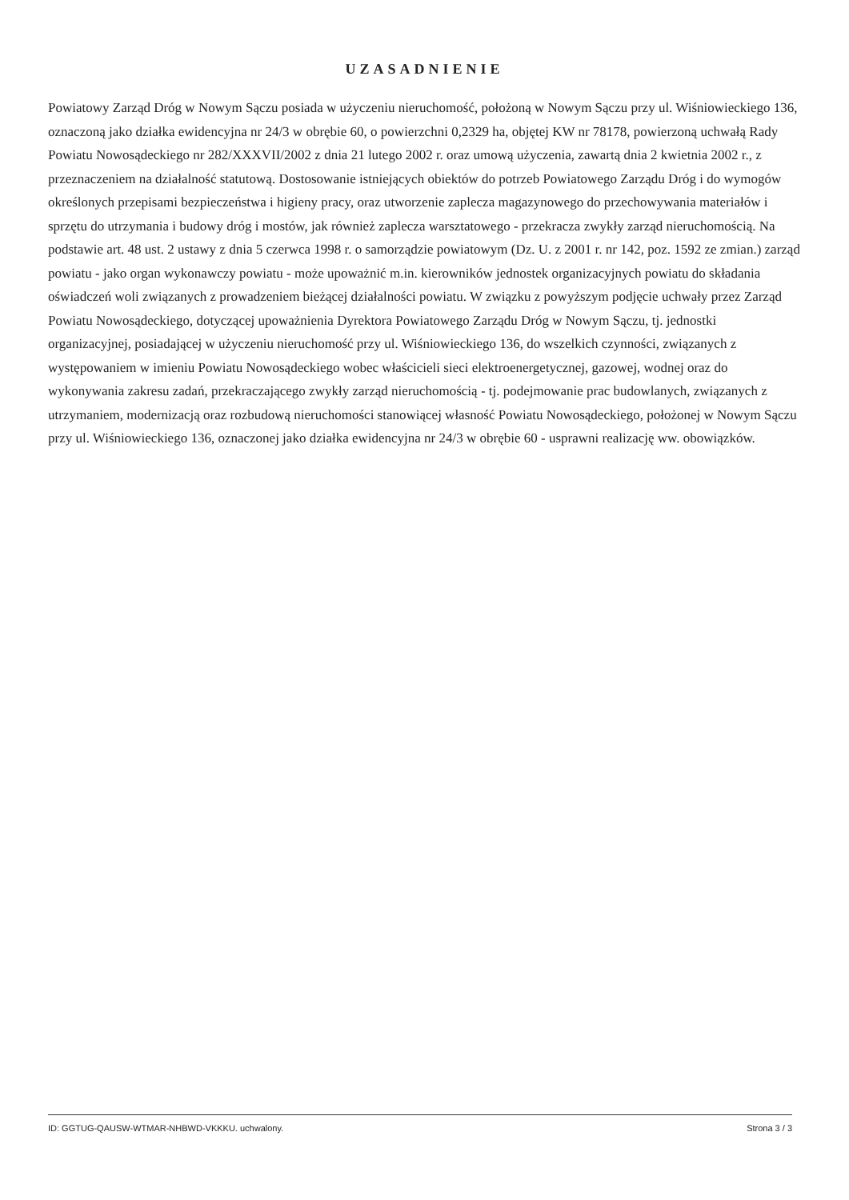UZASADNIENIE
Powiatowy Zarząd Dróg w Nowym Sączu posiada w użyczeniu nieruchomość, położoną w Nowym Sączu przy ul. Wiśniowieckiego 136, oznaczoną jako działka ewidencyjna nr 24/3 w obrębie 60, o powierzchni 0,2329 ha, objętej KW nr 78178, powierzoną uchwałą Rady Powiatu Nowosądeckiego nr 282/XXXVII/2002 z dnia 21 lutego 2002 r. oraz umową użyczenia, zawartą dnia 2 kwietnia 2002 r., z przeznaczeniem na działalność statutową. Dostosowanie istniejących obiektów do potrzeb Powiatowego Zarządu Dróg i do wymogów określonych przepisami bezpieczeństwa i higieny pracy, oraz utworzenie zaplecza magazynowego do przechowywania materiałów i sprzętu do utrzymania i budowy dróg i mostów, jak również zaplecza warsztatowego - przekracza zwykły zarząd nieruchomością. Na podstawie art. 48 ust. 2 ustawy z dnia 5 czerwca 1998 r. o samorządzie powiatowym (Dz. U. z 2001 r. nr 142, poz. 1592 ze zmian.) zarząd powiatu - jako organ wykonawczy powiatu - może upoważnić m.in. kierowników jednostek organizacyjnych powiatu do składania oświadczeń woli związanych z prowadzeniem bieżącej działalności powiatu. W związku z powyższym podjęcie uchwały przez Zarząd Powiatu Nowosądeckiego, dotyczącej upoważnienia Dyrektora Powiatowego Zarządu Dróg w Nowym Sączu, tj. jednostki organizacyjnej, posiadającej w użyczeniu nieruchomość przy ul. Wiśniowieckiego 136, do wszelkich czynności, związanych z występowaniem w imieniu Powiatu Nowosądeckiego wobec właścicieli sieci elektroenergetycznej, gazowej, wodnej oraz do wykonywania zakresu zadań, przekraczającego zwykły zarząd nieruchomością - tj. podejmowanie prac budowlanych, związanych z utrzymaniem, modernizacją oraz rozbudową nieruchomości stanowiącej własność Powiatu Nowosądeckiego, położonej w Nowym Sączu przy ul. Wiśniowieckiego 136, oznaczonej jako działka ewidencyjna nr 24/3 w obrębie 60 - usprawni realizację ww. obowiązków.
ID: GGTUG-QAUSW-WTMAR-NHBWD-VKKKU. uchwalony. Strona 3 / 3